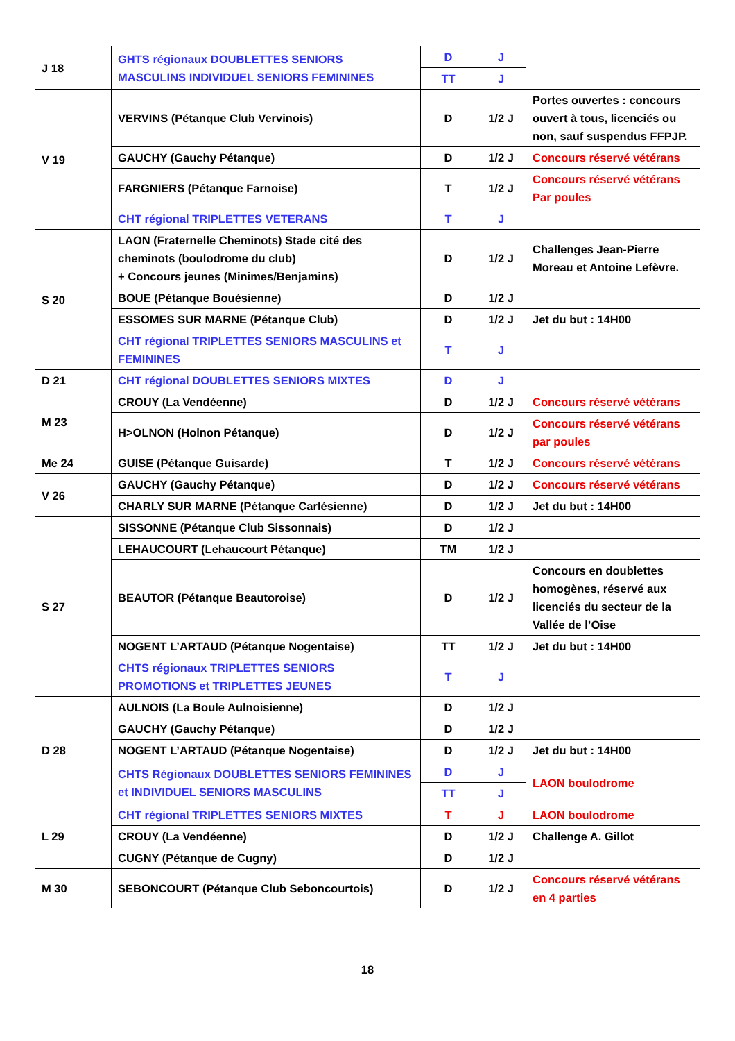| J 18 | GHTS régionaux DOUBLETTES SENIORS MASCULINS INDIVIDUEL SENIORS FEMININES | D | J | |
| | | TT | J | |
| V 19 | VERVINS (Pétanque Club Vervinois) | D | 1/2 J | Portes ouvertes : concours ouvert à tous, licenciés ou non, sauf suspendus FFPJP. |
| | GAUCHY (Gauchy Pétanque) | D | 1/2 J | Concours réservé vétérans |
| | FARGNIERS (Pétanque Farnoise) | T | 1/2 J | Concours réservé vétérans Par poules |
| | CHT régional TRIPLETTES VETERANS | T | J | |
| S 20 | LAON (Fraternelle Cheminots) Stade cité des cheminots (boulodrome du club) + Concours jeunes (Minimes/Benjamins) | D | 1/2 J | Challenges Jean-Pierre Moreau et Antoine Lefèvre. |
| | BOUE (Pétanque Bouésienne) | D | 1/2 J | |
| | ESSOMES SUR MARNE (Pétanque Club) | D | 1/2 J | Jet du but : 14H00 |
| | CHT régional TRIPLETTES SENIORS MASCULINS et FEMININES | T | J | |
| D 21 | CHT régional DOUBLETTES SENIORS MIXTES | D | J | |
| M 23 | CROUY (La Vendéenne) | D | 1/2 J | Concours réservé vétérans |
| | H>OLNON (Holnon Pétanque) | D | 1/2 J | Concours réservé vétérans par poules |
| Me 24 | GUISE (Pétanque Guisarde) | T | 1/2 J | Concours réservé vétérans |
| V 26 | GAUCHY (Gauchy Pétanque) | D | 1/2 J | Concours réservé vétérans |
| | CHARLY SUR MARNE (Pétanque Carlésienne) | D | 1/2 J | Jet du but : 14H00 |
| S 27 | SISSONNE (Pétanque Club Sissonnais) | D | 1/2 J | |
| | LEHAUCOURT (Lehaucourt Pétanque) | TM | 1/2 J | |
| | BEAUTOR (Pétanque Beautoroise) | D | 1/2 J | Concours en doublettes homogènes, réservé aux licenciés du secteur de la Vallée de l’Oise |
| | NOGENT L’ARTAUD (Pétanque Nogentaise) | TT | 1/2 J | Jet du but : 14H00 |
| | CHTS régionaux TRIPLETTES SENIORS PROMOTIONS et TRIPLETTES JEUNES | T | J | |
| D 28 | AULNOIS (La Boule Aulnoisienne) | D | 1/2 J | |
| | GAUCHY (Gauchy Pétanque) | D | 1/2 J | |
| | NOGENT L’ARTAUD (Pétanque Nogentaise) | D | 1/2 J | Jet du but : 14H00 |
| | CHTS Régionaux DOUBLETTES SENIORS FEMININES et INDIVIDUEL SENIORS MASCULINS | D | J | LAON boulodrome |
| | | TT | J | |
| L 29 | CHT régional TRIPLETTES SENIORS MIXTES | T | J | LAON boulodrome |
| | CROUY (La Vendéenne) | D | 1/2 J | Challenge A. Gillot |
| | CUGNY (Pétanque de Cugny) | D | 1/2 J | |
| M 30 | SEBONCOURT (Pétanque Club Seboncourtois) | D | 1/2 J | Concours réservé vétérans en 4 parties |
18